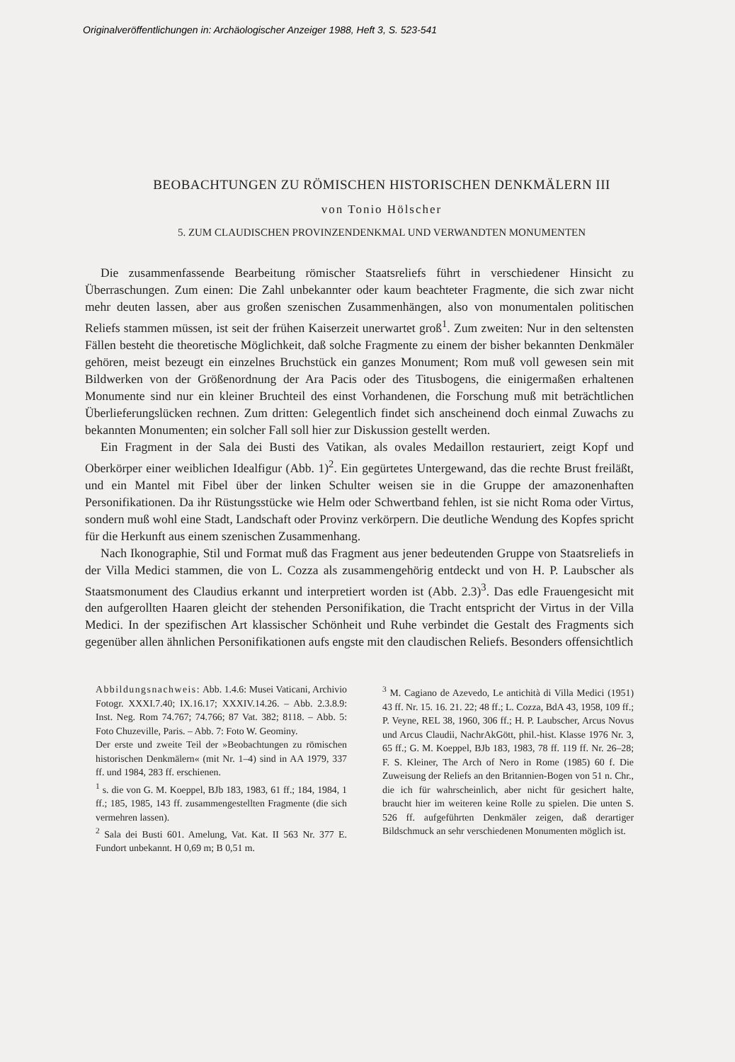Originalveröffentlichungen in: Archäologischer Anzeiger 1988, Heft 3, S. 523-541
BEOBACHTUNGEN ZU RÖMISCHEN HISTORISCHEN DENKMÄLERN III
von Tonio Hölscher
5. ZUM CLAUDISCHEN PROVINZENDENKMAL UND VERWANDTEN MONUMENTEN
Die zusammenfassende Bearbeitung römischer Staatsreliefs führt in verschiedener Hinsicht zu Überraschungen. Zum einen: Die Zahl unbekannter oder kaum beachteter Fragmente, die sich zwar nicht mehr deuten lassen, aber aus großen szenischen Zusammenhängen, also von monumentalen politischen Reliefs stammen müssen, ist seit der frühen Kaiserzeit unerwartet groß<sup>1</sup>. Zum zweiten: Nur in den seltensten Fällen besteht die theoretische Möglichkeit, daß solche Fragmente zu einem der bisher bekannten Denkmäler gehören, meist bezeugt ein einzelnes Bruchstück ein ganzes Monument; Rom muß voll gewesen sein mit Bildwerken von der Größenordnung der Ara Pacis oder des Titusbogens, die einigermaßen erhaltenen Monumente sind nur ein kleiner Bruchteil des einst Vorhandenen, die Forschung muß mit beträchtlichen Überlieferungslücken rechnen. Zum dritten: Gelegentlich findet sich anscheinend doch einmal Zuwachs zu bekannten Monumenten; ein solcher Fall soll hier zur Diskussion gestellt werden.
Ein Fragment in der Sala dei Busti des Vatikan, als ovales Medaillon restauriert, zeigt Kopf und Oberkörper einer weiblichen Idealfigur (Abb. 1)<sup>2</sup>. Ein gegürtetes Untergewand, das die rechte Brust freiläßt, und ein Mantel mit Fibel über der linken Schulter weisen sie in die Gruppe der amazonenhaften Personifikationen. Da ihr Rüstungsstücke wie Helm oder Schwertband fehlen, ist sie nicht Roma oder Virtus, sondern muß wohl eine Stadt, Landschaft oder Provinz verkörpern. Die deutliche Wendung des Kopfes spricht für die Herkunft aus einem szenischen Zusammenhang.
Nach Ikonographie, Stil und Format muß das Fragment aus jener bedeutenden Gruppe von Staatsreliefs in der Villa Medici stammen, die von L. Cozza als zusammengehörig entdeckt und von H. P. Laubscher als Staatsmonument des Claudius erkannt und interpretiert worden ist (Abb. 2.3)<sup>3</sup>. Das edle Frauengesicht mit den aufgerollten Haaren gleicht der stehenden Personifikation, die Tracht entspricht der Virtus in der Villa Medici. In der spezifischen Art klassischer Schönheit und Ruhe verbindet die Gestalt des Fragments sich gegenüber allen ähnlichen Personifikationen aufs engste mit den claudischen Reliefs. Besonders offensichtlich
Abbildungsnachweis: Abb. 1.4.6: Musei Vaticani, Archivio Fotogr. XXXI.7.40; IX.16.17; XXXIV.14.26. – Abb. 2.3.8.9: Inst. Neg. Rom 74.767; 74.766; 87 Vat. 382; 8118. – Abb. 5: Foto Chuzeville, Paris. – Abb. 7: Foto W. Geominy.
Der erste und zweite Teil der »Beobachtungen zu römischen historischen Denkmälern« (mit Nr. 1–4) sind in AA 1979, 337 ff. und 1984, 283 ff. erschienen.
<sup>1</sup> s. die von G. M. Koeppel, BJb 183, 1983, 61 ff.; 184, 1984, 1 ff.; 185, 1985, 143 ff. zusammengestellten Fragmente (die sich vermehren lassen).
<sup>2</sup> Sala dei Busti 601. Amelung, Vat. Kat. II 563 Nr. 377 E. Fundort unbekannt. H 0,69 m; B 0,51 m.
<sup>3</sup> M. Cagiano de Azevedo, Le antichità di Villa Medici (1951) 43 ff. Nr. 15. 16. 21. 22; 48 ff.; L. Cozza, BdA 43, 1958, 109 ff.; P. Veyne, REL 38, 1960, 306 ff.; H. P. Laubscher, Arcus Novus und Arcus Claudii, NachrAkGött, phil.-hist. Klasse 1976 Nr. 3, 65 ff.; G. M. Koeppel, BJb 183, 1983, 78 ff. 119 ff. Nr. 26–28; F. S. Kleiner, The Arch of Nero in Rome (1985) 60 f. Die Zuweisung der Reliefs an den Britannien-Bogen von 51 n. Chr., die ich für wahrscheinlich, aber nicht für gesichert halte, braucht hier im weiteren keine Rolle zu spielen. Die unten S. 526 ff. aufgeführten Denkmäler zeigen, daß derartiger Bildschmuck an sehr verschiedenen Monumenten möglich ist.